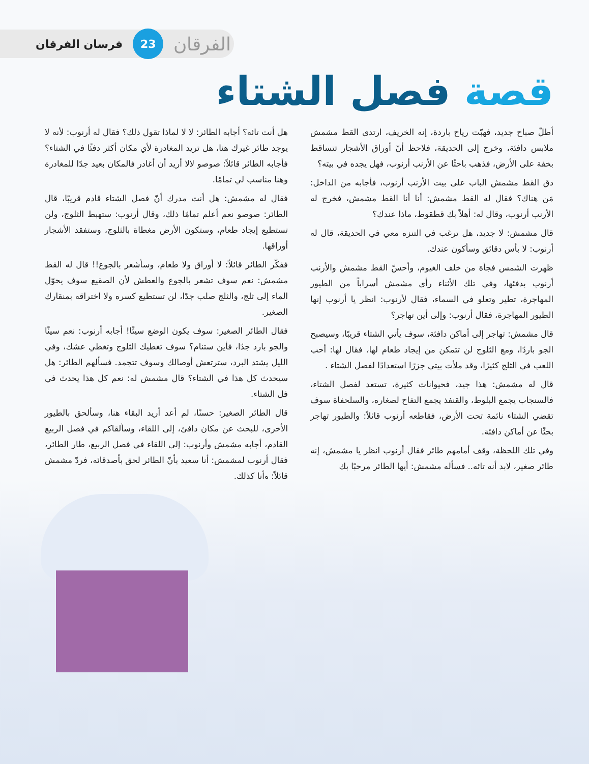فرسان الفرقان 23 الفرقان
قصة فصل الشتاء
أطلّ صباح جديد، فهبّت رياح باردة، إنه الخريف، ارتدى القط مشمش ملابس دافئة، وخرج إلى الحديقة، فلاحظ أنّ أوراق الأشجار تتساقط بخفة على الأرض، فذهب باحثًا عن الأرنب أرنوب، فهل يجده في بيته؟
دق القط مشمش الباب على بيت الأرنب أرنوب، فأجابه من الداخل: مَن هناك؟ فقال له القط مشمش: أنا أنا القط مشمش، فخرج له الأرنب أرنوب، وقال له: أهلاً بك قطقوط، ماذا عندك؟
قال مشمش: لا جديد، هل ترغب في التنزه معي في الحديقة، قال له أرنوب: لا بأس دقائق وسأكون عندك.
ظهرت الشمس فجأة من خلف الغيوم، وأحسّ القط مشمش والأرنب أرنوب بدفئها، وفي تلك الأثناء رأى مشمش أسراباً من الطيور المهاجرة، تطير وتعلو في السماء، فقال لأرنوب: انظر يا أرنوب إنها الطيور المهاجرة، فقال أرنوب: وإلى أين تهاجر؟
قال مشمش: تهاجر إلى أماكن دافئة، سوف يأتي الشتاء قريبًا، وسيصبح الجو باردًا، ومع الثلوج لن تتمكن من إيجاد طعام لها، فقال لها: أحب اللعب في الثلج كثيرًا، وقد ملأت بيتي جزرًا استعدادًا لفصل الشتاء .
قال له مشمش: هذا جيد، فحيوانات كثيرة، تستعد لفصل الشتاء، فالسنجاب يجمع البلوط، والقنفذ يجمع التفاح لصغاره، والسلحفاة سوف تقضي الشتاء نائمة تحت الأرض، فقاطعه أرنوب قائلاً: والطيور تهاجر بحثًا عن أماكن دافئة.
وفي تلك اللحظة، وقف أمامهم طائر فقال أرنوب انظر يا مشمش، إنه طائر صغير، لابد أنه تائه.. فسأله مشمش: أيها الطائر مرحبًا بك
هل أنت تائه؟ أجابه الطائر: لا لا لماذا تقول ذلك؟ فقال له أرنوب: لأنه لا يوجد طائر غيرك هنا، هل تريد المغادرة لأي مكان أكثر دفئًا في الشتاء؟ فأجابه الطائر قائلاً: صوصو لالا أريد أن أغادر فالمكان بعيد جدًا للمغادرة وهنا مناسب لي تمامًا.
فقال له مشمش: هل أنت مدرك أنّ فصل الشتاء قادم قريبًا، قال الطائر: صوصو نعم أعلم تمامًا ذلك، وقال أرنوب: ستهبط الثلوج، ولن تستطيع إيجاد طعام، وستكون الأرض مغطاة بالثلوج، وستفقد الأشجار أوراقها.
ففكّر الطائر قائلاً: لا أوراق ولا طعام، وسأشعر بالجوع!! قال له القط مشمش: نعم سوف تشعر بالجوع والعطش لأن الصقيع سوف يحوّل الماء إلى ثلج، والثلج صلب جدًا، لن تستطيع كسره ولا اختراقه بمنقارك الصغير.
فقال الطائر الصغير: سوف يكون الوضع سيئًا! أجابه أرنوب: نعم سيئًا والجو بارد جدًا، فأين ستنام؟ سوف تغطيك الثلوج وتغطي عشك، وفي الليل يشتد البرد، سترتعش أوصالك وسوف تتجمد. فسألهم الطائر: هل سيحدث كل هذا في الشتاء؟ قال مشمش له: نعم كل هذا يحدث في فل الشتاء.
قال الطائر الصغير: حسنًا، لم أعد أريد البقاء هنا، وسألحق بالطيور الأخرى، للبحث عن مكان دافئ، إلى اللقاء، وسألقاكم في فصل الربيع القادم، أجابه مشمش وأرنوب: إلى اللقاء في فصل الربيع، طار الطائر، فقال أرنوب لمشمش: أنا سعيد بأنّ الطائر لحق بأصدقائه، فردّ مشمش قائلاً: وأنا كذلك.